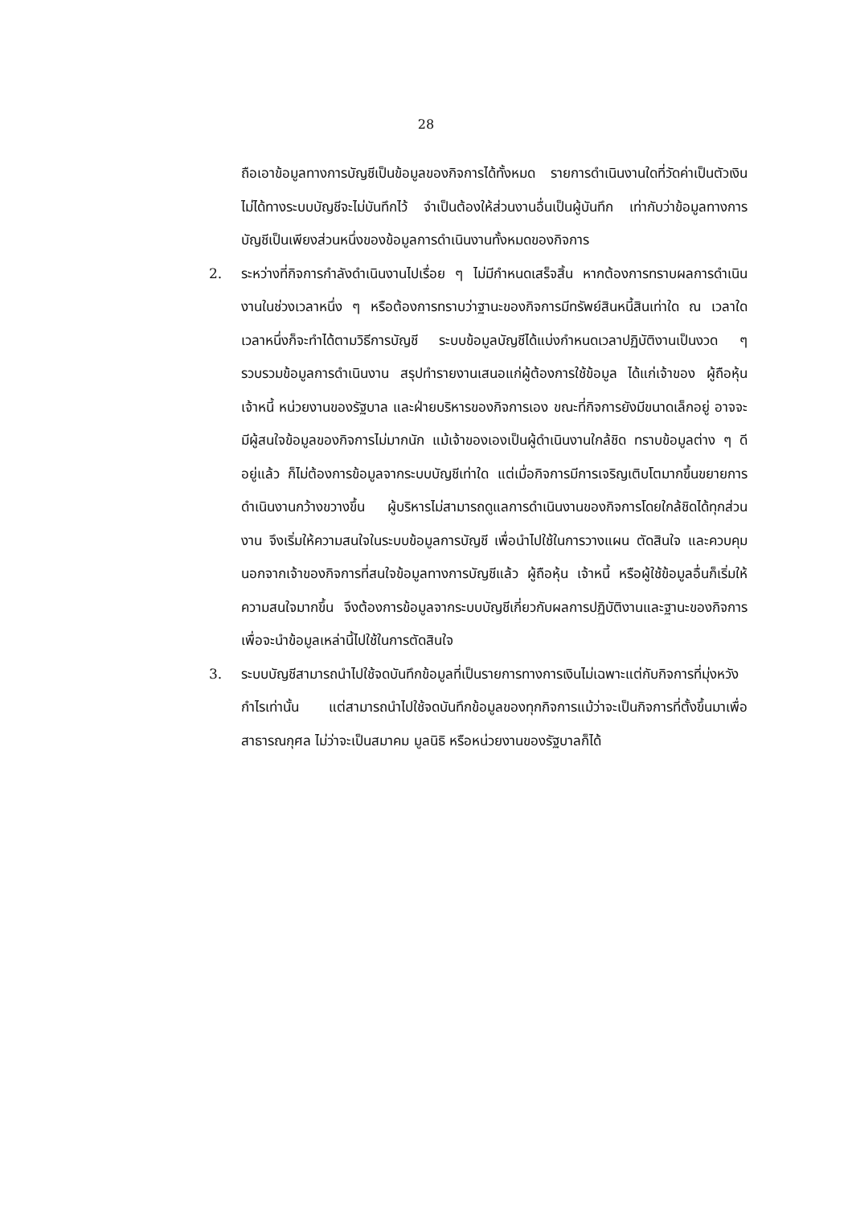28
ถือเอาข้อมูลทางการบัญชีเป็นข้อมูลของกิจการได้ทั้งหมด รายการดำเนินงานใดที่วัดค่าเป็นตัวเงินไม่ได้ทางระบบบัญชีจะไม่บันทึกไว้ จำเป็นต้องให้ส่วนงานอื่นเป็นผู้บันทึก เท่ากับว่าข้อมูลทางการบัญชีเป็นเพียงส่วนหนึ่งของข้อมูลการดำเนินงานทั้งหมดของกิจการ
2. ระหว่างที่กิจการกำลังดำเนินงานไปเรื่อย ๆ ไม่มีกำหนดเสร็จสิ้น หากต้องการทราบผลการดำเนินงานในช่วงเวลาหนึ่ง ๆ หรือต้องการทราบว่าฐานะของกิจการมีทรัพย์สินหนี้สินเท่าใด ณ เวลาใดเวลาหนึ่งก็จะทำได้ตามวิธีการบัญชี ระบบข้อมูลบัญชีได้แบ่งกำหนดเวลาปฏิบัติงานเป็นงวด ๆ รวบรวมข้อมูลการดำเนินงาน สรุปทำรายงานเสนอแก่ผู้ต้องการใช้ข้อมูล ได้แก่เจ้าของ ผู้ถือหุ้น เจ้าหนี้ หน่วยงานของรัฐบาล และฝ่ายบริหารของกิจการเอง ขณะที่กิจการยังมีขนาดเล็กอยู่ อาจจะมีผู้สนใจข้อมูลของกิจการไม่มากนัก แม้เจ้าของเองเป็นผู้ดำเนินงานใกล้ชิด ทราบข้อมูลต่าง ๆ ดีอยู่แล้ว ก็ไม่ต้องการข้อมูลจากระบบบัญชีเท่าใด แต่เมื่อกิจการมีการเจริญเติบโตมากขึ้นขยายการดำเนินงานกว้างขวางขึ้น ผู้บริหารไม่สามารถดูแลการดำเนินงานของกิจการโดยใกล้ชิดได้ทุกส่วนงาน จึงเริ่มให้ความสนใจในระบบข้อมูลการบัญชี เพื่อนำไปใช้ในการวางแผน ตัดสินใจ และควบคุม นอกจากเจ้าของกิจการที่สนใจข้อมูลทางการบัญชีแล้ว ผู้ถือหุ้น เจ้าหนี้ หรือผู้ใช้ข้อมูลอื่นก็เริ่มให้ความสนใจมากขึ้น จึงต้องการข้อมูลจากระบบบัญชีเกี่ยวกับผลการปฏิบัติงานและฐานะของกิจการ เพื่อจะนำข้อมูลเหล่านี้ไปใช้ในการตัดสินใจ
3. ระบบบัญชีสามารถนำไปใช้จดบันทึกข้อมูลที่เป็นรายการทางการเงินไม่เฉพาะแต่กับกิจการที่มุ่งหวังกำไรเท่านั้น แต่สามารถนำไปใช้จดบันทึกข้อมูลของทุกกิจการแม้ว่าจะเป็นกิจการที่ตั้งขึ้นมาเพื่อสาธารณกุศล ไม่ว่าจะเป็นสมาคม มูลนิธิ หรือหน่วยงานของรัฐบาลก็ได้